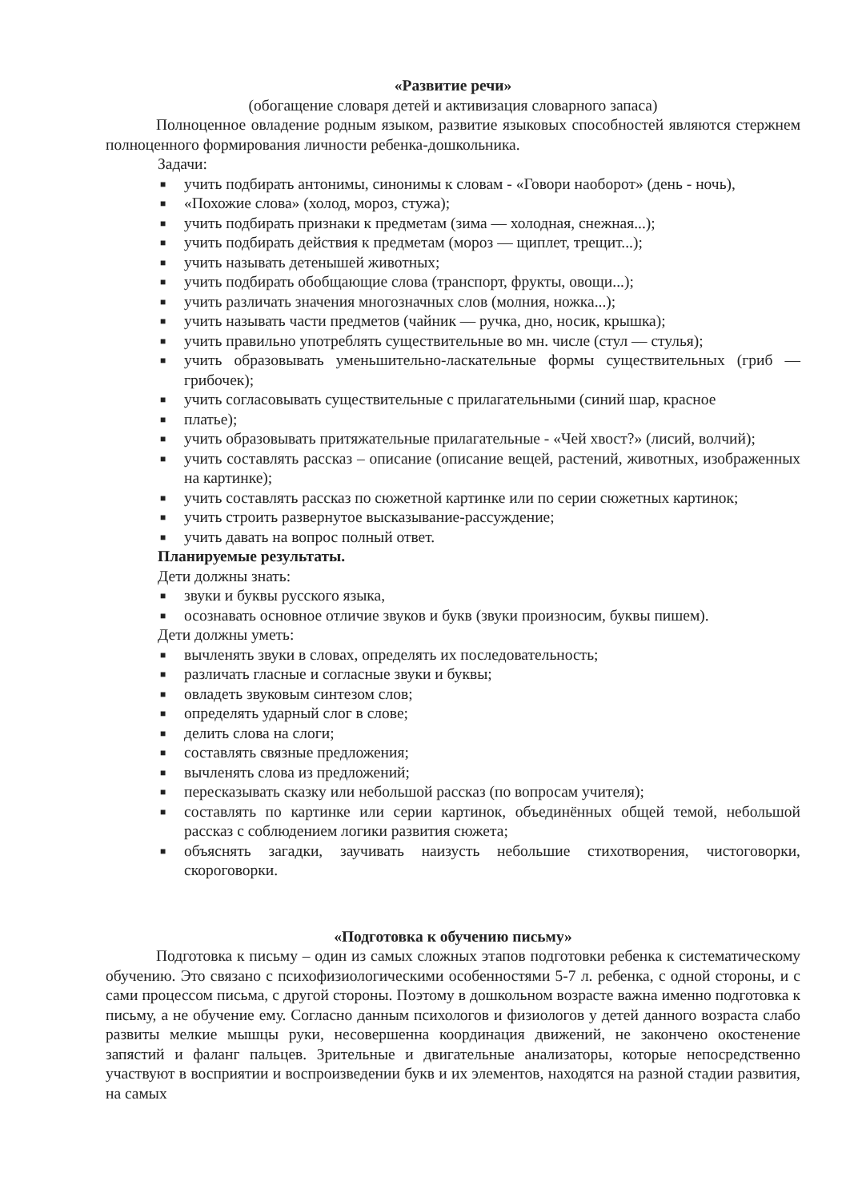«Развитие речи»
(обогащение словаря детей и активизация словарного запаса)
Полноценное овладение родным языком, развитие языковых способностей являются стержнем полноценного формирования личности ребенка-дошкольника.
Задачи:
■ учить подбирать антонимы, синонимы к словам - «Говори наоборот» (день - ночь),
■ «Похожие слова» (холод, мороз, стужа);
■ учить подбирать признаки к предметам (зима — холодная, снежная...);
■ учить подбирать действия к предметам (мороз — щиплет, трещит...);
■ учить называть детенышей животных;
■ учить подбирать обобщающие слова (транспорт, фрукты, овощи...);
■ учить различать значения многозначных слов (молния, ножка...);
■ учить называть части предметов (чайник — ручка, дно, носик, крышка);
■ учить правильно употреблять существительные во мн. числе (стул — стулья);
■ учить образовывать уменьшительно-ласкательные формы существительных (гриб — грибочек);
■ учить согласовывать существительные с прилагательными (синий шар, красное
■ платье);
■ учить образовывать притяжательные прилагательные - «Чей хвост?» (лисий, волчий);
■ учить составлять рассказ – описание (описание вещей, растений, животных, изображенных на картинке);
■ учить составлять рассказ по сюжетной картинке или по серии сюжетных картинок;
■ учить строить развернутое высказывание-рассуждение;
■ учить давать на вопрос полный ответ.
Планируемые результаты.
Дети должны знать:
■ звуки и буквы русского языка,
■ осознавать основное отличие звуков и букв (звуки произносим, буквы пишем).
Дети должны уметь:
■ вычленять звуки в словах, определять их последовательность;
■ различать гласные и согласные звуки и буквы;
■ овладеть звуковым синтезом слов;
■ определять ударный слог в слове;
■ делить слова на слоги;
■ составлять связные предложения;
■ вычленять слова из предложений;
■ пересказывать сказку или небольшой рассказ (по вопросам учителя);
■ составлять по картинке или серии картинок, объединённых общей темой, небольшой рассказ с соблюдением логики развития сюжета;
■ объяснять загадки, заучивать наизусть небольшие стихотворения, чистоговорки, скороговорки.
«Подготовка к обучению письму»
Подготовка к письму – один из самых сложных этапов подготовки ребенка к систематическому обучению. Это связано с психофизиологическими особенностями 5-7 л. ребенка, с одной стороны, и с сами процессом письма, с другой стороны. Поэтому в дошкольном возрасте важна именно подготовка к письму, а не обучение ему. Согласно данным психологов и физиологов у детей данного возраста слабо развиты мелкие мышцы руки, несовершенна координация движений, не закончено окостенение запястий и фаланг пальцев. Зрительные и двигательные анализаторы, которые непосредственно участвуют в восприятии и воспроизведении букв и их элементов, находятся на разной стадии развития, на самых